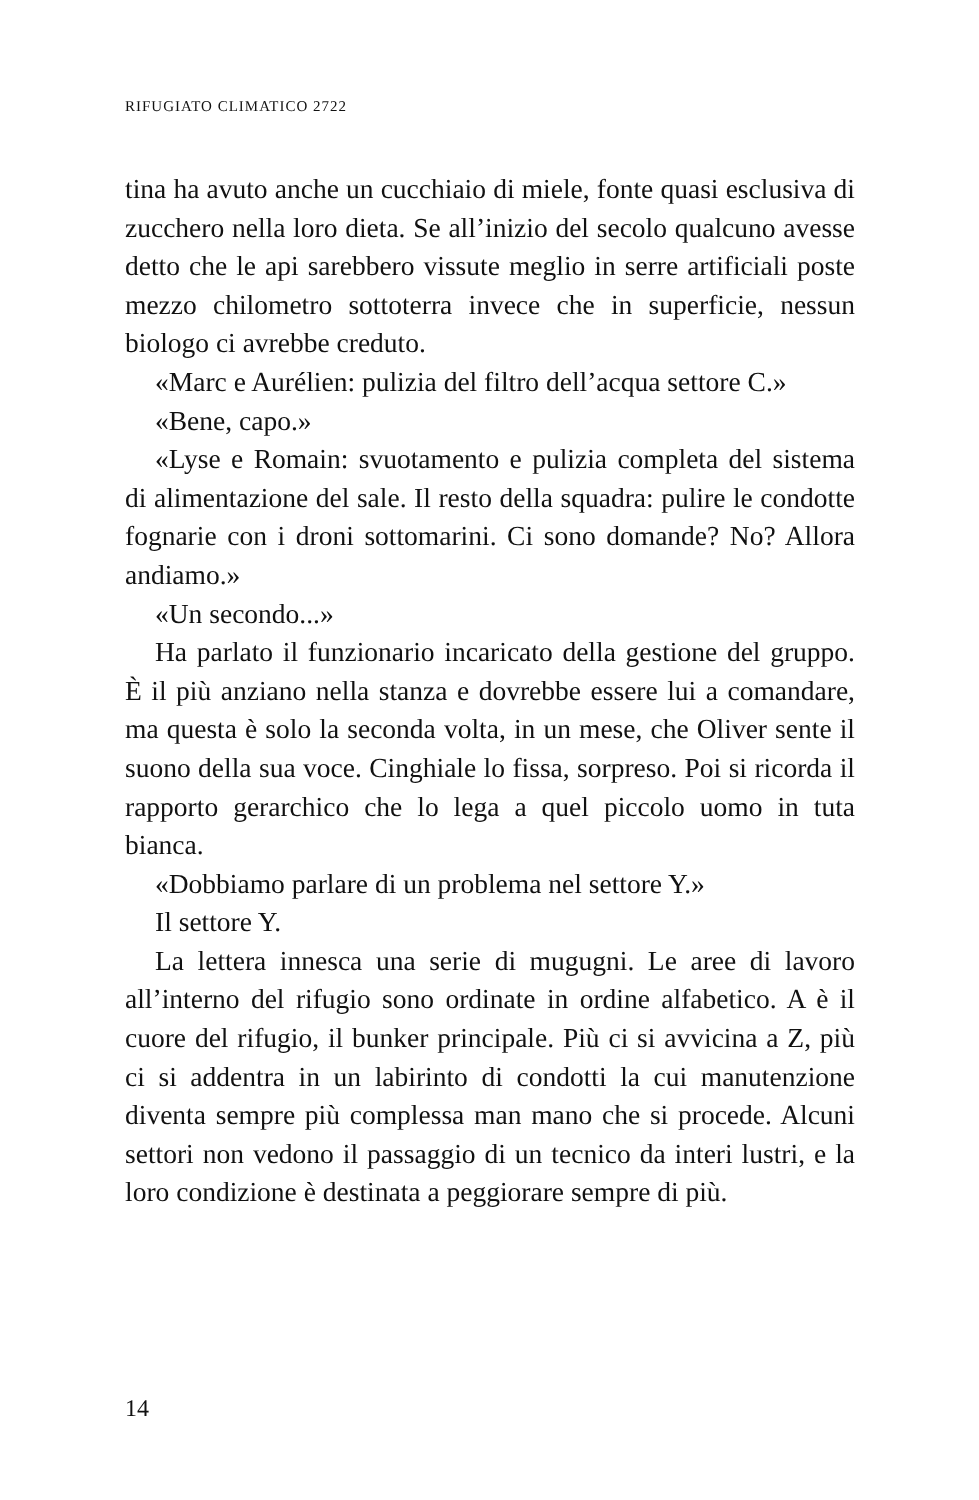RIFUGIATO CLIMATICO 2722
tina ha avuto anche un cucchiaio di miele, fonte quasi esclusiva di zucchero nella loro dieta. Se all’inizio del secolo qualcuno avesse detto che le api sarebbero vissute meglio in serre artificiali poste mezzo chilometro sotto­terra invece che in superficie, nessun biologo ci avrebbe creduto.
«Marc e Aurélien: pulizia del filtro dell’acqua settore C.»
«Bene, capo.»
«Lyse e Romain: svuotamento e pulizia completa del sistema di alimentazione del sale. Il resto della squadra: pulire le condotte fognarie con i droni sottomarini. Ci sono domande? No? Allora andiamo.»
«Un secondo...»
Ha parlato il funzionario incaricato della gestione del gruppo. È il più anziano nella stanza e dovrebbe essere lui a comandare, ma questa è solo la seconda volta, in un mese, che Oliver sente il suono della sua voce. Cinghiale lo fissa, sorpreso. Poi si ricorda il rapporto gerarchico che lo lega a quel piccolo uomo in tuta bianca.
«Dobbiamo parlare di un problema nel settore Y.»
Il settore Y.
La lettera innesca una serie di mugugni. Le aree di lavoro all’interno del rifugio sono ordinate in ordine alfabetico. A è il cuore del rifugio, il bunker principa­le. Più ci si avvicina a Z, più ci si addentra in un labi­rinto di condotti la cui manutenzione diventa sempre più complessa man mano che si procede. Alcuni set­tori non vedono il passaggio di un tecnico da interi lustri, e la loro condizione è destinata a peggiorare sempre di più.
14